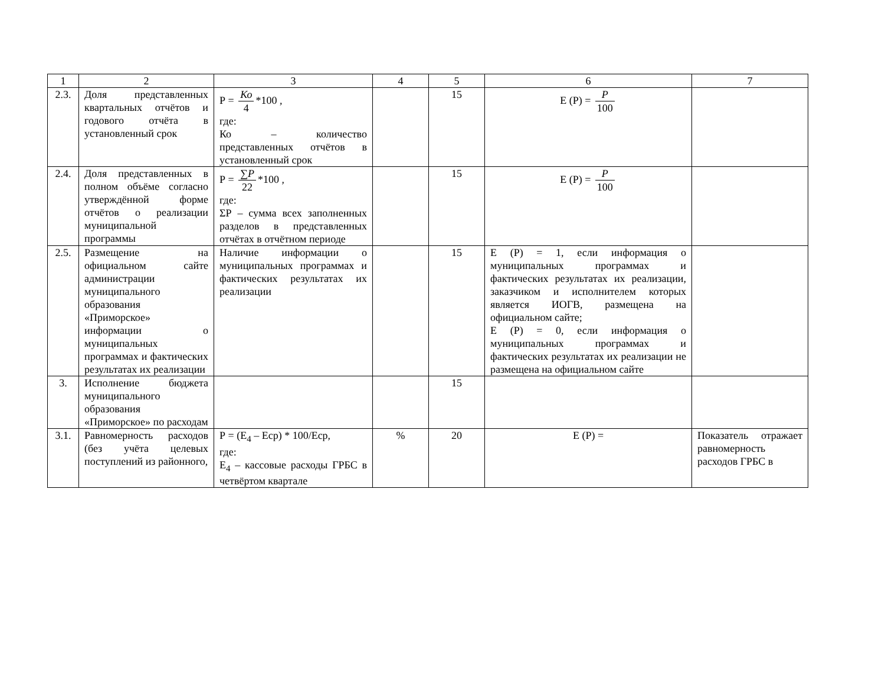| 1 | 2 | 3 | 4 | 5 | 6 | 7 |
| 2.3. | Доля представленных квартальных отчётов и годового отчёта в установленный срок | Р = Ко 4 *100 , где: Ко – количество представленных отчётов в установленный срок | | 15 | Е (Р) = P 100 | |
| 2.4. | Доля представленных в полном объёме согласно утверждённой форме отчётов о реализации муниципальной программы | Р = ∑P 22 *100 , где: ΣР – сумма всех заполненных разделов в представленных отчётах в отчётном периоде | | 15 | Е (Р) = P 100 | |
| 2.5. | Размещение на официальном сайте администрации муниципального образования «Приморское» информации о муниципальных программах и фактических результатах их реализации | Наличие информации о муниципальных программах и фактических результатах их реализации | | 15 | Е (Р) = 1, если информация о муниципальных программах и фактических результатах их реализации, заказчиком и исполнителем которых является ИОГВ, размещена на официальном сайте; Е (Р) = 0, если информация о муниципальных программах и фактических результатах их реализации не размещена на официальном сайте | |
| 3. | Исполнение бюджета муниципального образования «Приморское» по расходам | | | 15 | | |
| 3.1. | Равномерность расходов (без учёта целевых поступлений из районного, | Р = (Е<sub>4</sub> – Еср) * 100/Еср, где: Е<sub>4</sub> – кассовые расходы ГРБС в четвёртом квартале | % | 20 | Е (Р) = | Показатель отражает равномерность расходов ГРБС в |